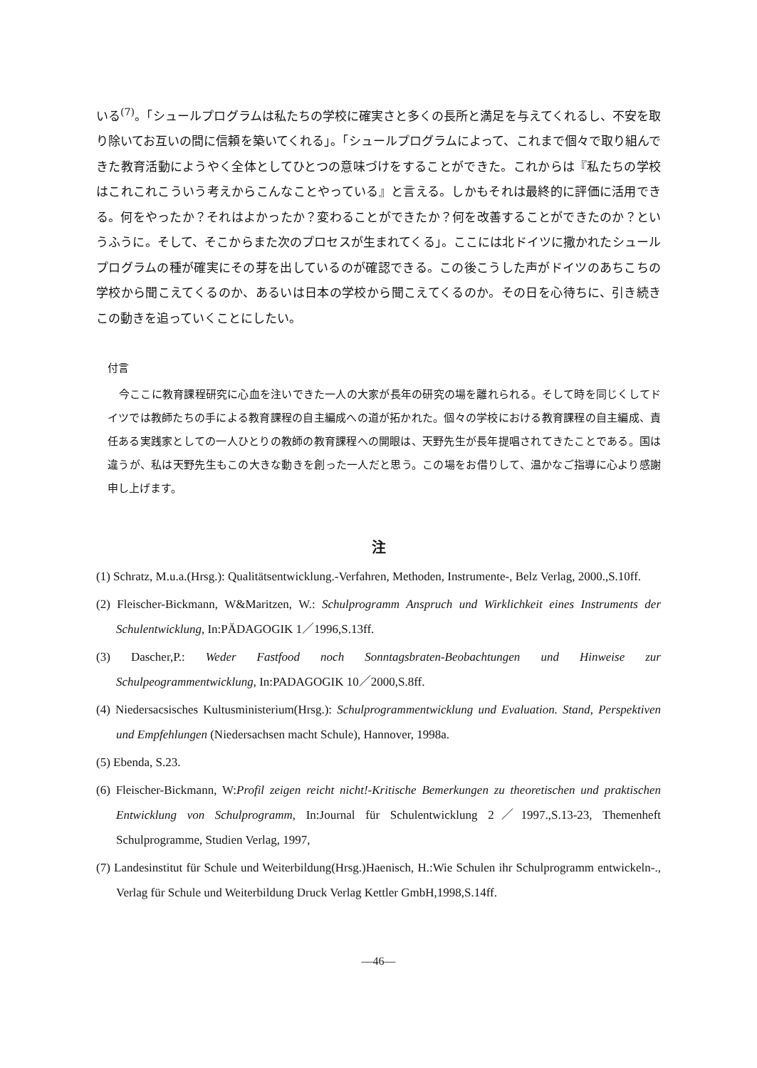いる<sup>(7)</sup>。「シュールプログラムは私たちの学校に確実さと多くの長所と満足を与えてくれるし、不安を取り除いてお互いの間に信頼を築いてくれる」。「シュールプログラムによって、これまで個々で取り組んできた教育活動にようやく全体としてひとつの意味づけをすることができた。これからは『私たちの学校はこれこれこういう考えからこんなことやっている』と言える。しかもそれは最終的に評価に活用できる。何をやったか？それはよかったか？変わることができたか？何を改善することができたのか？というふうに。そして、そこからまた次のプロセスが生まれてくる」。ここには北ドイツに撒かれたシュールプログラムの種が確実にその芽を出しているのが確認できる。この後こうした声がドイツのあちこちの学校から聞こえてくるのか、あるいは日本の学校から聞こえてくるのか。その日を心待ちに、引き続きこの動きを追っていくことにしたい。
付言
今ここに教育課程研究に心血を注いできた一人の大家が長年の研究の場を離れられる。そして時を同じくしてドイツでは教師たちの手による教育課程の自主編成への道が拓かれた。個々の学校における教育課程の自主編成、責任ある実践家としての一人ひとりの教師の教育課程への開眼は、天野先生が長年提唱されてきたことである。国は違うが、私は天野先生もこの大きな動きを創った一人だと思う。この場をお借りして、温かなご指導に心より感謝申し上げます。
注
(1) Schratz, M.u.a.(Hrsg.): Qualitätsentwicklung.-Verfahren, Methoden, Instrumente-, Belz Verlag, 2000.,S.10ff.
(2) Fleischer-Bickmann, W&Maritzen, W.: Schulprogramm Anspruch und Wirklichkeit eines Instruments der Schulentwicklung, In:PÄDAGOGIK 1／1996,S.13ff.
(3) Dascher,P.: Weder Fastfood noch Sonntagsbraten-Beobachtungen und Hinweise zur Schulpeogrammentwicklung, In:PADAGOGIK 10／2000,S.8ff.
(4) Niedersacsisches Kultusministerium(Hrsg.): Schulprogrammentwicklung und Evaluation. Stand, Perspektiven und Empfehlungen (Niedersachsen macht Schule), Hannover, 1998a.
(5) Ebenda, S.23.
(6) Fleischer-Bickmann, W:Profil zeigen reicht nicht!-Kritische Bemerkungen zu theoretischen und praktischen Entwicklung von Schulprogramm, In:Journal für Schulentwicklung 2／1997.,S.13-23, Themenheft Schulprogramme, Studien Verlag, 1997,
(7) Landesinstitut für Schule und Weiterbildung(Hrsg.)Haenisch, H.:Wie Schulen ihr Schulprogramm entwickeln-., Verlag für Schule und Weiterbildung Druck Verlag Kettler GmbH,1998,S.14ff.
—46—